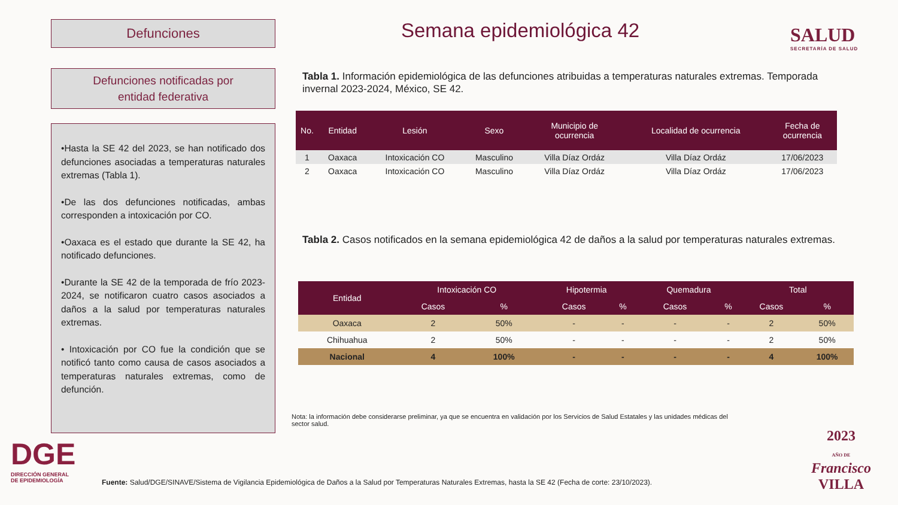Defunciones
Defunciones notificadas por
entidad federativa
•Hasta la SE 42 del 2023, se han notificado dos defunciones asociadas a temperaturas naturales extremas (Tabla 1).
•De las dos defunciones notificadas, ambas corresponden a intoxicación por CO.
•Oaxaca es el estado que durante la SE 42, ha notificado defunciones.
•Durante la SE 42 de la temporada de frío 2023-2024, se notificaron cuatro casos asociados a daños a la salud por temperaturas naturales extremas.
• Intoxicación por CO fue la condición que se notificó tanto como causa de casos asociados a temperaturas naturales extremas, como de defunción.
Semana epidemiológica 42 SALUD
SECRETARÍA DE SALUD
Tabla 1. Información epidemiológica de las defunciones atribuidas a temperaturas naturales extremas. Temporada invernal 2023-2024, México, SE 42.
| No. | Entidad | Lesión | Sexo | Municipio de ocurrencia | Localidad de ocurrencia | Fecha de ocurrencia |
| --- | --- | --- | --- | --- | --- | --- |
| 1 | Oaxaca | Intoxicación CO | Masculino | Villa Díaz Ordáz | Villa Díaz Ordáz | 17/06/2023 |
| 2 | Oaxaca | Intoxicación CO | Masculino | Villa Díaz Ordáz | Villa Díaz Ordáz | 17/06/2023 |
Tabla 2. Casos notificados en la semana epidemiológica 42 de daños a la salud por temperaturas naturales extremas.
| Entidad | Intoxicación CO | | Hipotermia | | Quemadura | | Total | |
| --- | --- | --- | --- | --- | --- | --- | --- | --- |
| | Casos | % | Casos | % | Casos | % | Casos | % |
| Oaxaca | 2 | 50% | - | - | - | - | 2 | 50% |
| Chihuahua | 2 | 50% | - | - | - | - | 2 | 50% |
| Nacional | 4 | 100% | - | - | - | - | 4 | 100% |
Nota: la información debe considerarse preliminar, ya que se encuentra en validación por los Servicios de Salud Estatales y las unidades médicas del sector salud.
DGE
DIRECCIÓN GENERAL
DE EPIDEMIOLOGÍA
Fuente: Salud/DGE/SINAVE/Sistema de Vigilancia Epidemiológica de Daños a la Salud por Temperaturas Naturales Extremas, hasta la SE 42 (Fecha de corte: 23/10/2023).
2023
AÑO DE
Francisco
VILLA